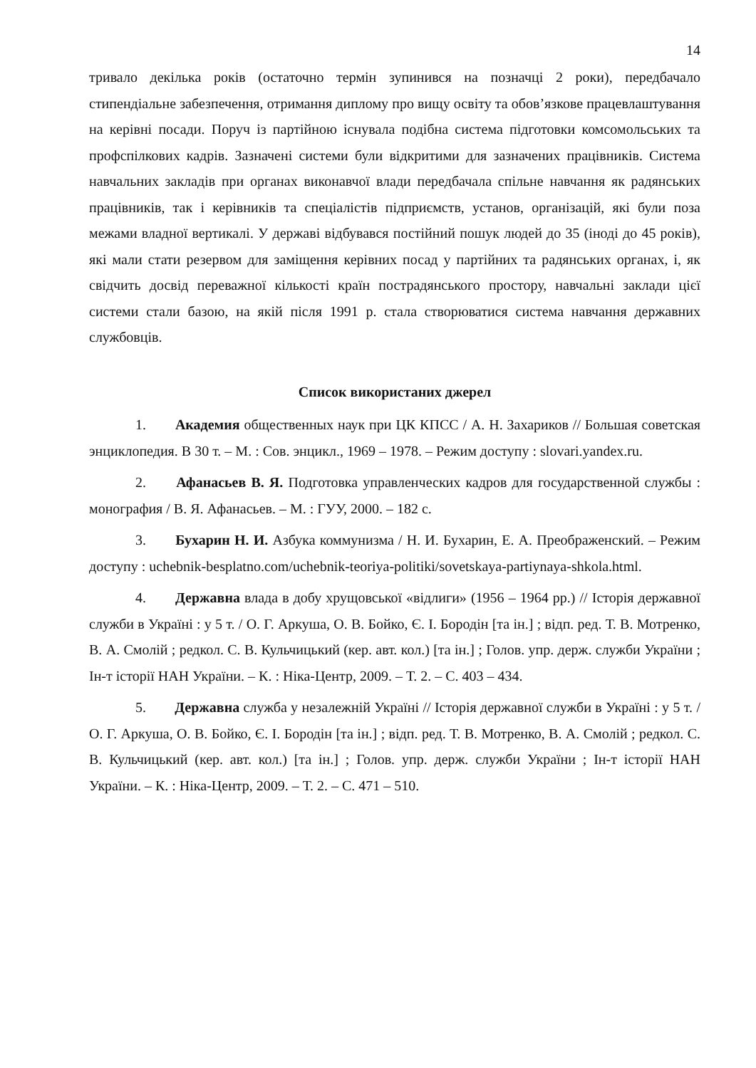14
тривало декілька років (остаточно термін зупинився на позначці 2 роки), передбачало стипендіальне забезпечення, отримання диплому про вищу освіту та обов’язкове працевлаштування на керівні посади. Поруч із партійною існувала подібна система підготовки комсомольських та профспілкових кадрів. Зазначені системи були відкритими для зазначених працівників. Система навчальних закладів при органах виконавчої влади передбачала спільне навчання як радянських працівників, так і керівників та спеціалістів підприємств, установ, організацій, які були поза межами владної вертикалі. У державі відбувався постійний пошук людей до 35 (іноді до 45 років), які мали стати резервом для заміщення керівних посад у партійних та радянських органах, і, як свідчить досвід переважної кількості країн пострадянського простору, навчальні заклади цієї системи стали базою, на якій після 1991 р. стала створюватися система навчання державних службовців.
Список використаних джерел
1. Академия общественных наук при ЦК КПСС / А. Н. Захариков // Большая советская энциклопедия. В 30 т. – М. : Сов. энцикл., 1969 – 1978. – Режим доступу : slovari.yandex.ru.
2. Афанасьев В. Я. Подготовка управленческих кадров для государственной службы : монография / В. Я. Афанасьев. – М. : ГУУ, 2000. – 182 с.
3. Бухарин Н. И. Азбука коммунизма / Н. И. Бухарин, Е. А. Преображенский. – Режим доступу : uchebnik-besplatno.com/uchebnik-teoriya-politiki/sovetskaya-partiynaya-shkola.html.
4. Державна влада в добу хрущовської «відлиги» (1956 – 1964 рр.) // Історія державної служби в Україні : у 5 т. / О. Г. Аркуша, О. В. Бойко, Є. І. Бородін [та ін.] ; відп. ред. Т. В. Мотренко, В. А. Смолій ; редкол. С. В. Кульчицький (кер. авт. кол.) [та ін.] ; Голов. упр. держ. служби України ; Ін-т історії НАН України. – К. : Ніка-Центр, 2009. – Т. 2. – С. 403 – 434.
5. Державна служба у незалежній Україні // Історія державної служби в Україні : у 5 т. / О. Г. Аркуша, О. В. Бойко, Є. І. Бородін [та ін.] ; відп. ред. Т. В. Мотренко, В. А. Смолій ; редкол. С. В. Кульчицький (кер. авт. кол.) [та ін.] ; Голов. упр. держ. служби України ; Ін-т історії НАН України. – К. : Ніка-Центр, 2009. – Т. 2. – С. 471 – 510.